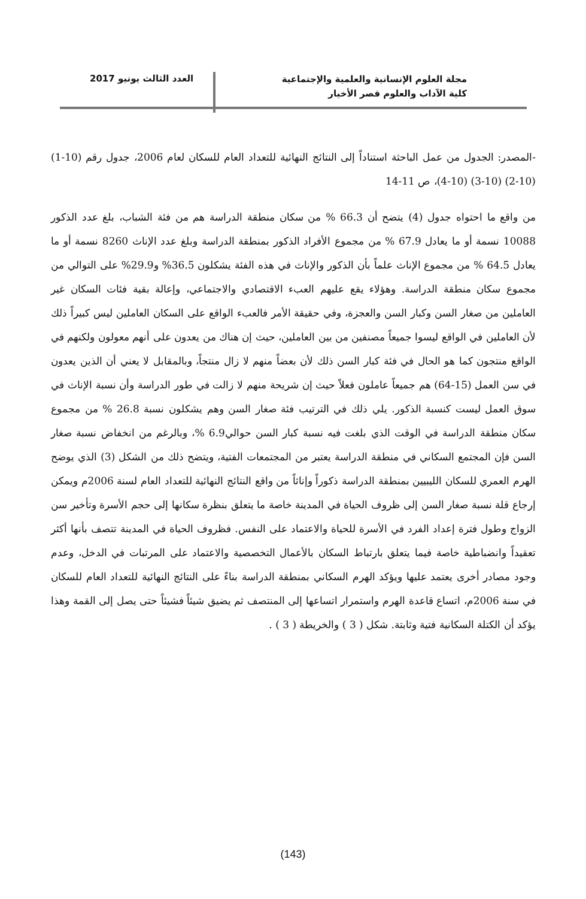مجلة العلوم الإنسانية والعلمية والإجتماعية
كلية الآداب والعلوم قصر الأخيار
العدد الثالث يونيو 2017
-المصدر: الجدول من عمل الباحثة استناداً إلى النتائج النهائية للتعداد العام للسكان لعام 2006، جدول رقم (10-1) (10-2) (10-3) (10-4)، ص 11-14
من واقع ما احتواه جدول (4) يتضح أن 66.3 % من سكان منطقة الدراسة هم من فئة الشباب، بلغ عدد الذكور 10088 نسمة أو ما يعادل 67.9 % من مجموع الأفراد الذكور بمنطقة الدراسة وبلغ عدد الإناث 8260 نسمة أو ما يعادل 64.5 % من مجموع الإناث علماً بأن الذكور والإناث في هذه الفئة يشكلون 36.5% و29.9% على التوالي من مجموع سكان منطقة الدراسة. وهؤلاء يقع عليهم العبء الاقتصادي والاجتماعي، وإعالة بقية فئات السكان غير العاملين من صغار السن وكبار السن والعجزة، وفي حقيقة الأمر فالعبء الواقع على السكان العاملين ليس كبيراً ذلك لأن العاملين في الواقع ليسوا جميعاً مصنفين من بين العاملين، حيث إن هناك من يعدون على أنهم معولون ولكنهم في الواقع منتجون كما هو الحال في فئة كبار السن ذلك لأن بعضاً منهم لا زال منتجاً، وبالمقابل لا يعني أن الذين يعدون في سن العمل (15-64) هم جميعاً عاملون فعلاً حيث إن شريحة منهم لا زالت في طور الدراسة وأن نسبة الإناث في سوق العمل ليست كنسبة الذكور. يلي ذلك في الترتيب فئة صغار السن وهم يشكلون نسبة 26.8 % من مجموع سكان منطقة الدراسة في الوقت الذي بلغت فيه نسبة كبار السن حوالي6.9 %، وبالرغم من انخفاض نسبة صغار السن فإن المجتمع السكاني في منطقة الدراسة يعتبر من المجتمعات الفتية، ويتضح ذلك من الشكل (3) الذي يوضح الهرم العمري للسكان الليبيين بمنطقة الدراسة ذكوراً وإناثاً من واقع النتائج النهائية للتعداد العام لسنة 2006م ويمكن إرجاع قلة نسبة صغار السن إلى ظروف الحياة في المدينة خاصة ما يتعلق بنظرة سكانها إلى حجم الأسرة وتأخير سن الزواج وطول فترة إعداد الفرد في الأسرة للحياة والاعتماد على النفس. فظروف الحياة في المدينة تتصف بأنها أكثر تعقيداً وانضباطية خاصة فيما يتعلق بارتباط السكان بالأعمال التخصصية والاعتماد على المرتبات في الدخل، وعدم وجود مصادر أخرى يعتمد عليها ويؤكد الهرم السكاني بمنطقة الدراسة بناءً على النتائج النهائية للتعداد العام للسكان في سنة 2006م، اتساع قاعدة الهرم واستمرار اتساعها إلى المنتصف ثم يضيق شيئاً فشيئاً حتى يصل إلى القمة وهذا يؤكد أن الكتلة السكانية فتية وثابتة. شكل ( 3 ) والخريطة ( 3 ) .
(143)